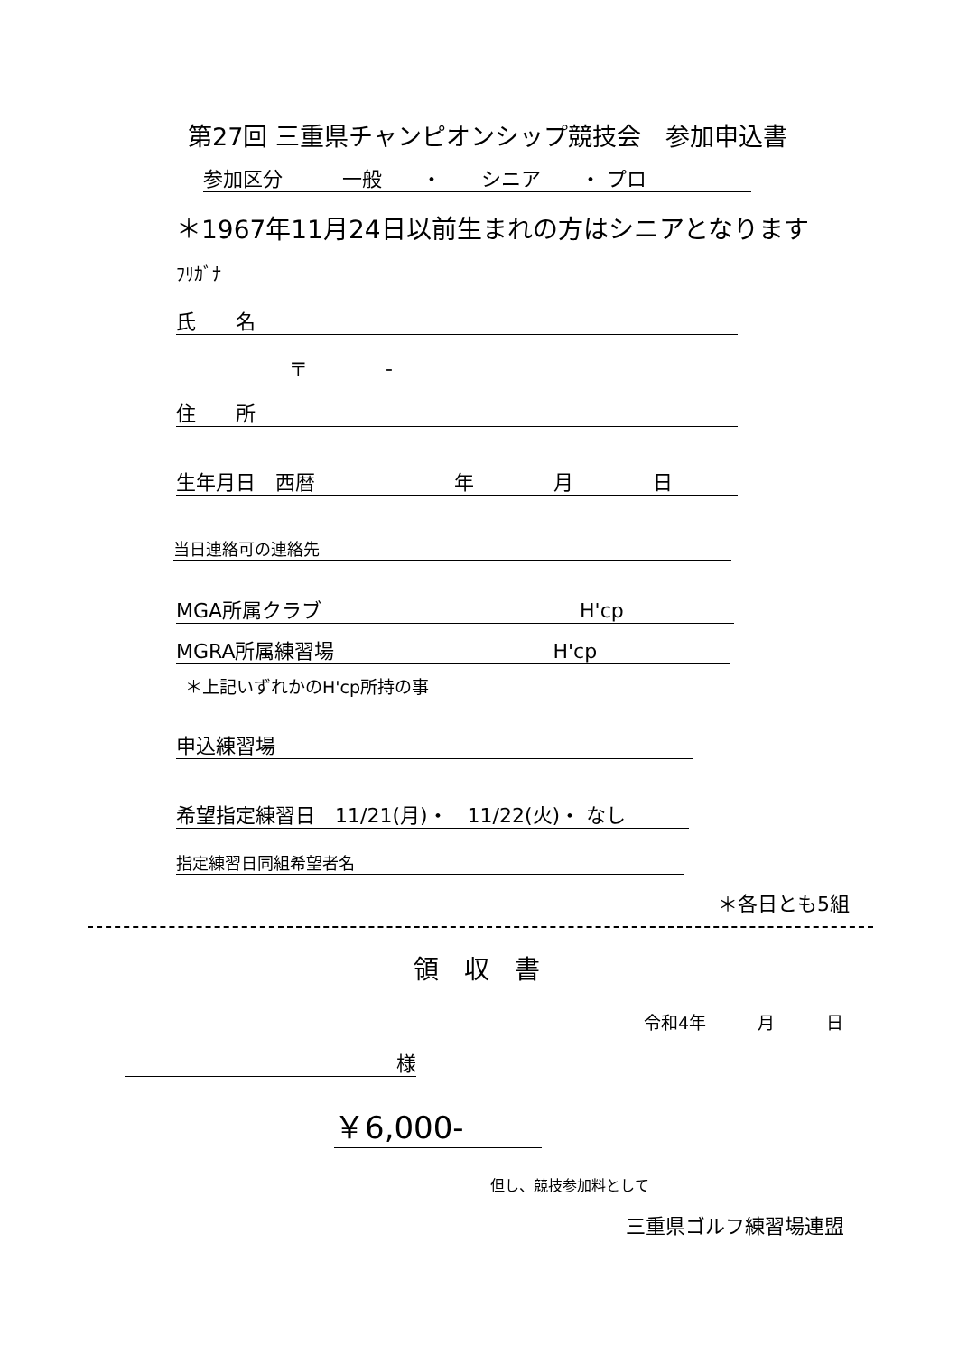第27回 三重県チャンピオンシップ競技会　参加申込書
参加区分　　　一般　　・　　シニア　　・ プロ
＊1967年11月24日以前生まれの方はシニアとなります
ﾌﾘｶﾞﾅ
氏　　名
〒　　　　-
住　　所
生年月日　西暦　　　　　　　年　　　　月　　　　日
当日連絡可の連絡先
MGA所属クラブ　　　　　　　　　　　　　H'cp
MGRA所属練習場　　　　　　　　　　　H'cp
＊上記いずれかのH'cp所持の事
申込練習場
希望指定練習日　11/21(月)・　11/22(火)・ なし
指定練習日同組希望者名
＊各日とも5組
領　収　書
令和4年　　　月　　　日
様
￥6,000-
但し、競技参加料として
三重県ゴルフ練習場連盟